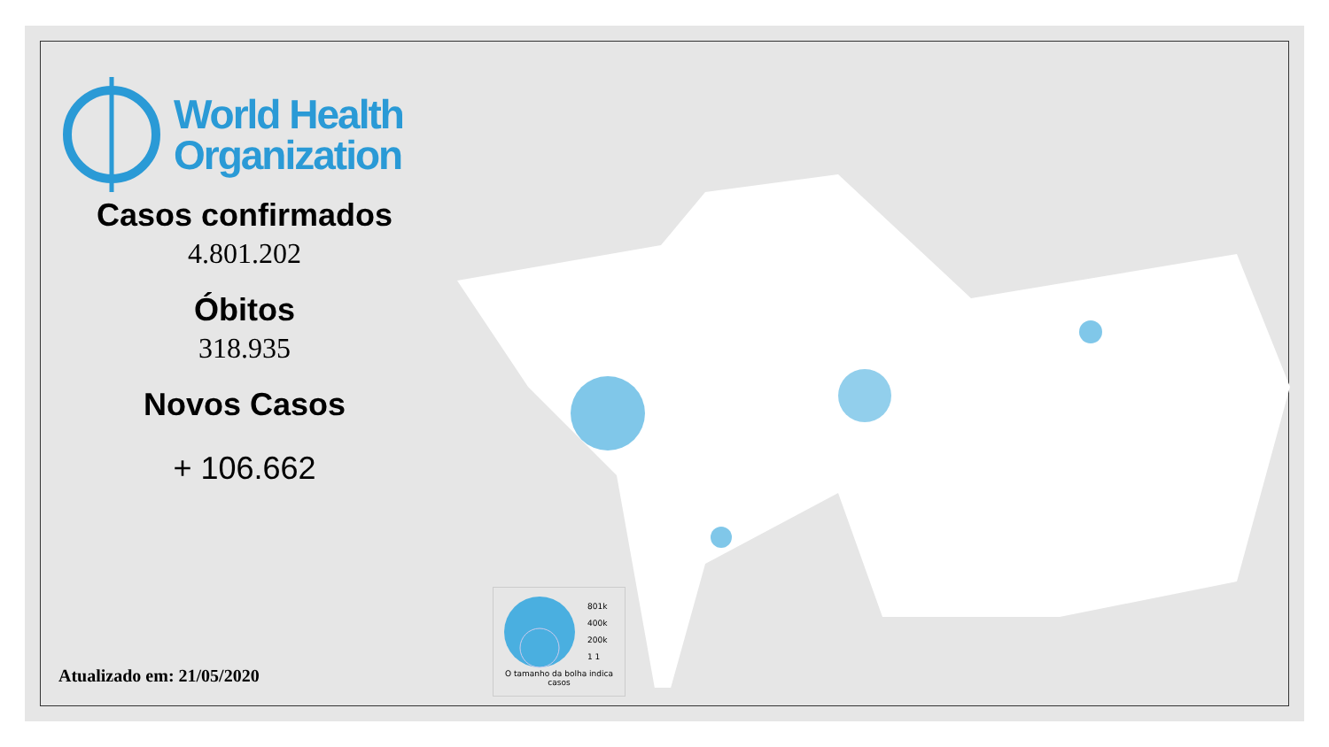World Health
Organization
Casos confirmados
4.801.202
Óbitos
318.935
Novos Casos
+ 106.662
Atualizado em: 21/05/2020
801k
400k
200k
1 1
O tamanho da bolha indica casos